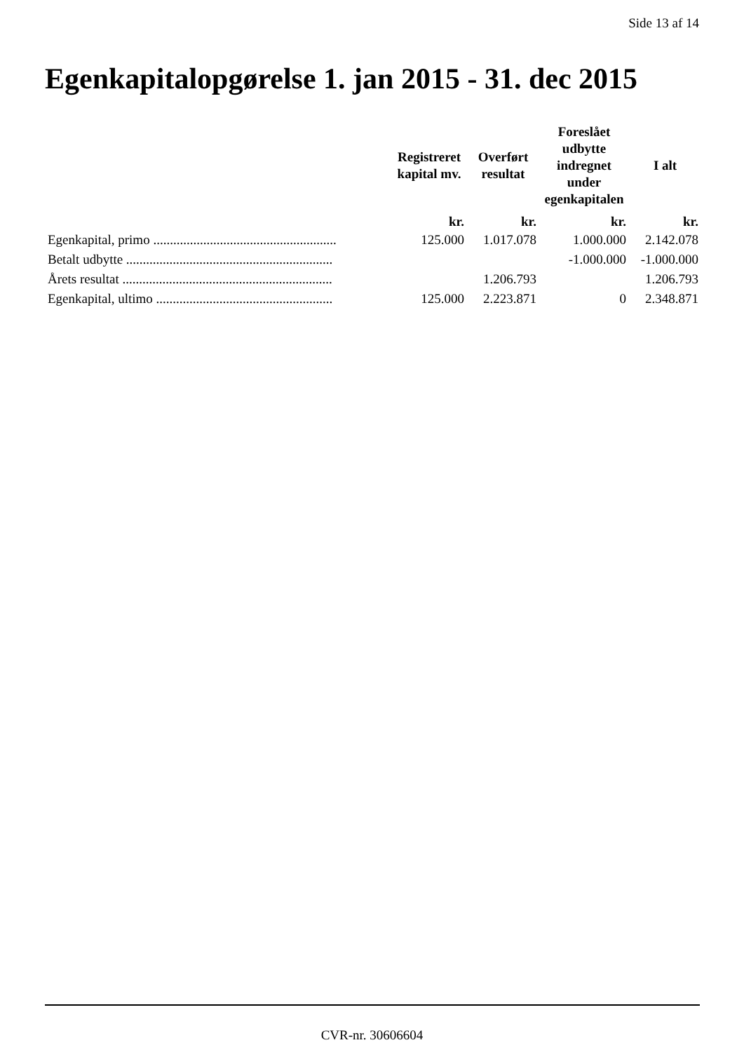Side 13 af 14
Egenkapitalopgørelse 1. jan 2015 - 31. dec 2015
| | Registreret kapital mv. | Overført resultat | Foreslået udbytte indregnet under egenkapitalen | I alt |
| --- | --- | --- | --- | --- |
| | kr. | kr. | kr. | kr. |
| Egenkapital, primo ....................................................... | 125.000 | 1.017.078 | 1.000.000 | 2.142.078 |
| Betalt udbytte .............................................................. | | | -1.000.000 | -1.000.000 |
| Årets resultat ............................................................... | | 1.206.793 | | 1.206.793 |
| Egenkapital, ultimo ..................................................... | 125.000 | 2.223.871 | 0 | 2.348.871 |
CVR-nr. 30606604